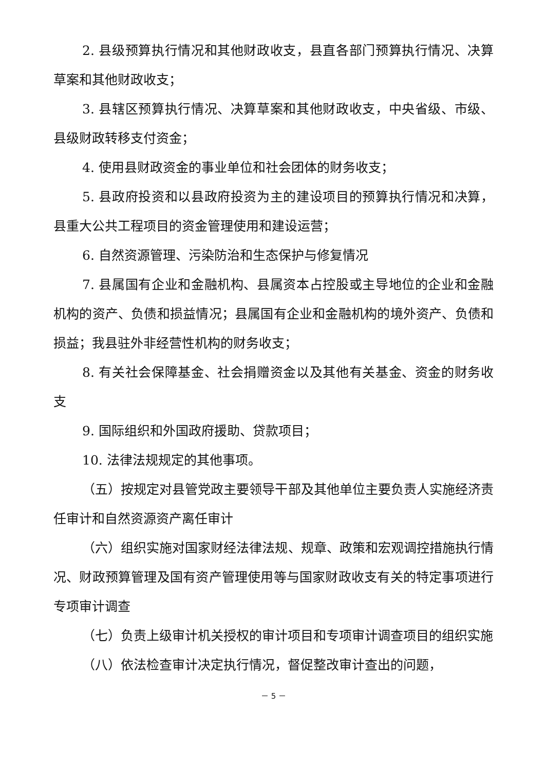2. 县级预算执行情况和其他财政收支，县直各部门预算执行情况、决算草案和其他财政收支；
3. 县辖区预算执行情况、决算草案和其他财政收支，中央省级、市级、县级财政转移支付资金；
4. 使用县财政资金的事业单位和社会团体的财务收支；
5. 县政府投资和以县政府投资为主的建设项目的预算执行情况和决算，县重大公共工程项目的资金管理使用和建设运营；
6. 自然资源管理、污染防治和生态保护与修复情况
7. 县属国有企业和金融机构、县属资本占控股或主导地位的企业和金融机构的资产、负债和损益情况；县属国有企业和金融机构的境外资产、负债和损益；我县驻外非经营性机构的财务收支；
8. 有关社会保障基金、社会捐赠资金以及其他有关基金、资金的财务收支
9. 国际组织和外国政府援助、贷款项目；
10. 法律法规规定的其他事项。
（五）按规定对县管党政主要领导干部及其他单位主要负责人实施经济责任审计和自然资源资产离任审计
（六）组织实施对国家财经法律法规、规章、政策和宏观调控措施执行情况、财政预算管理及国有资产管理使用等与国家财政收支有关的特定事项进行专项审计调查
（七）负责上级审计机关授权的审计项目和专项审计调查项目的组织实施
（八）依法检查审计决定执行情况，督促整改审计查出的问题，
－ 5 －